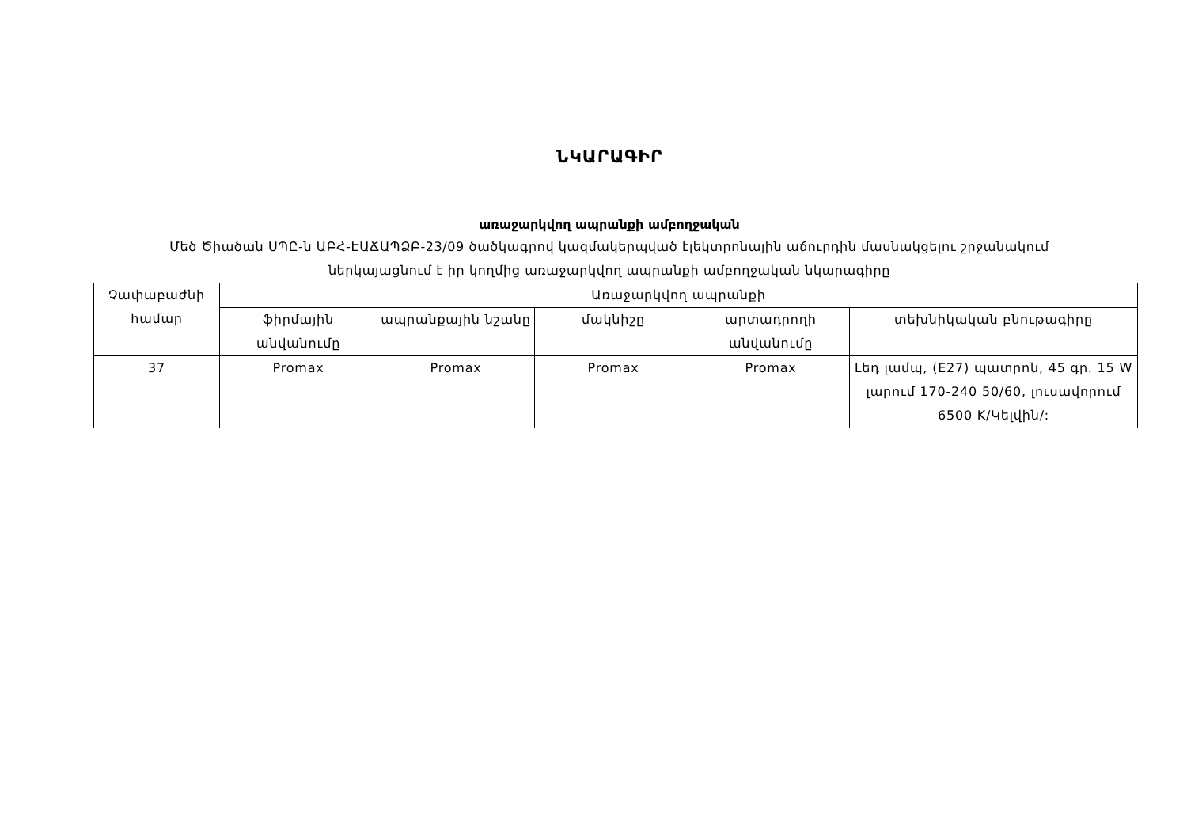ՆԿԱՐԱԳԻՐ
առաջարկվող ապրանքի ամբողջական
Մեծ Ծիածան ՍՊԸ-ն ԱԲՀ-ԷԱՃԱՊՁԲ-23/09 ծածկագրով կազմակերպված էլեկտրոնային աճուրդին մասնակցելու շրջանակում
ներկայացնում է իր կողմից առաջարկվող ապրանքի ամբողջական նկարագիրը
| Չափաբաժնի համար | Առաջարկվող ապրանքի | | | | |
| --- | --- | --- | --- | --- | --- |
| | ֆիրմային անվանումը | ապրանքային նշանը | մակնիշը | արտադրողի անվանումը | տեխնիկական բնութագիրը |
| 37 | Promax | Promax | Promax | Promax | Լեդ լամպ, (E27) պատրոն, 45 գր. 15 W լարում 170-240 50/60, լուսավորում 6500 K/Կելվին/: |